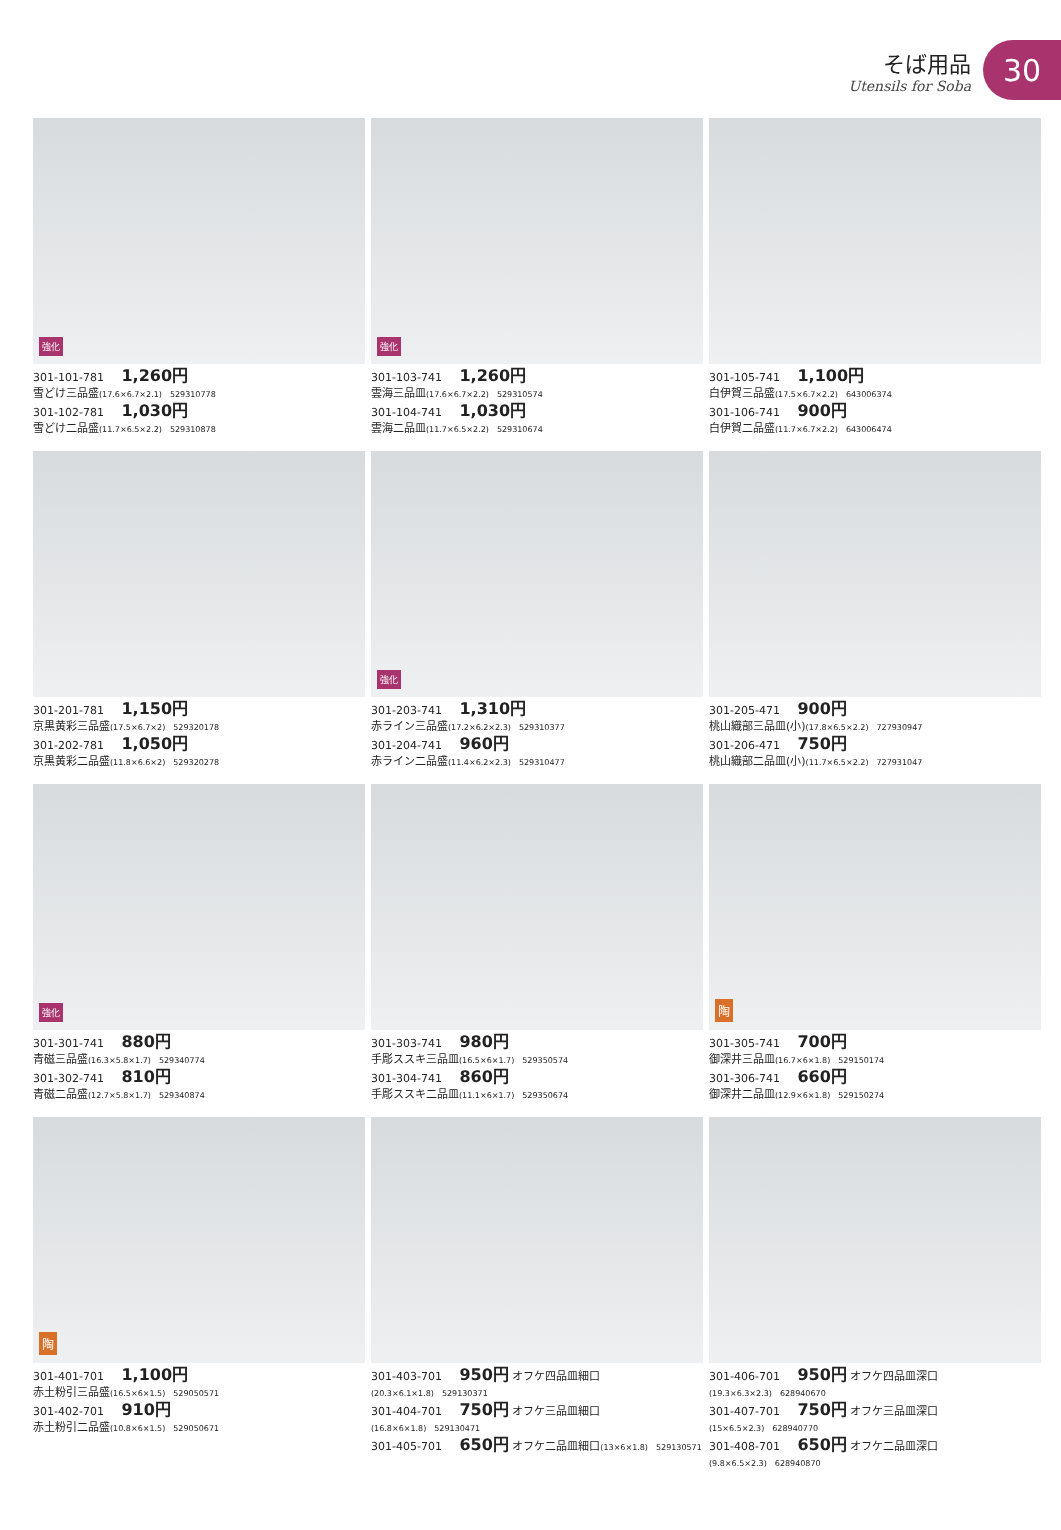そば用品
Utensils for Soba
30
強化
301-101-781 1,260円
雪どけ三品盛(17.6×6.7×2.1) 529310778
301-102-781 1,030円
雪どけ二品盛(11.7×6.5×2.2) 529310878
強化
301-103-741 1,260円
雲海三品皿(17.6×6.7×2.2) 529310574
301-104-741 1,030円
雲海二品皿(11.7×6.5×2.2) 529310674
301-105-741 1,100円
白伊賀三品盛(17.5×6.7×2.2) 643006374
301-106-741 900円
白伊賀二品盛(11.7×6.7×2.2) 643006474
301-201-781 1,150円
京黒黄彩三品盛(17.5×6.7×2) 529320178
301-202-781 1,050円
京黒黄彩二品盛(11.8×6.6×2) 529320278
強化
301-203-741 1,310円
赤ライン三品盛(17.2×6.2×2.3) 529310377
301-204-741 960円
赤ライン二品盛(11.4×6.2×2.3) 529310477
301-205-471 900円
桃山織部三品皿(小)(17.8×6.5×2.2) 727930947
301-206-471 750円
桃山織部二品皿(小)(11.7×6.5×2.2) 727931047
強化
301-301-741 880円
青磁三品盛(16.3×5.8×1.7) 529340774
301-302-741 810円
青磁二品盛(12.7×5.8×1.7) 529340874
301-303-741 980円
手彫ススキ三品皿(16.5×6×1.7) 529350574
301-304-741 860円
手彫ススキ二品皿(11.1×6×1.7) 529350674
陶
301-305-741 700円
御深井三品皿(16.7×6×1.8) 529150174
301-306-741 660円
御深井二品皿(12.9×6×1.8) 529150274
陶
301-401-701 1,100円
赤土粉引三品盛(16.5×6×1.5) 529050571
301-402-701 910円
赤土粉引二品盛(10.8×6×1.5) 529050671
301-403-701 950円 オフケ四品皿細口(20.3×6.1×1.8) 529130371
301-404-701 750円 オフケ三品皿細口(16.8×6×1.8) 529130471
301-405-701 650円 オフケ二品皿細口(13×6×1.8) 529130571
301-406-701 950円 オフケ四品皿深口(19.3×6.3×2.3) 628940670
301-407-701 750円 オフケ三品皿深口(15×6.5×2.3) 628940770
301-408-701 650円 オフケ二品皿深口(9.8×6.5×2.3) 628940870